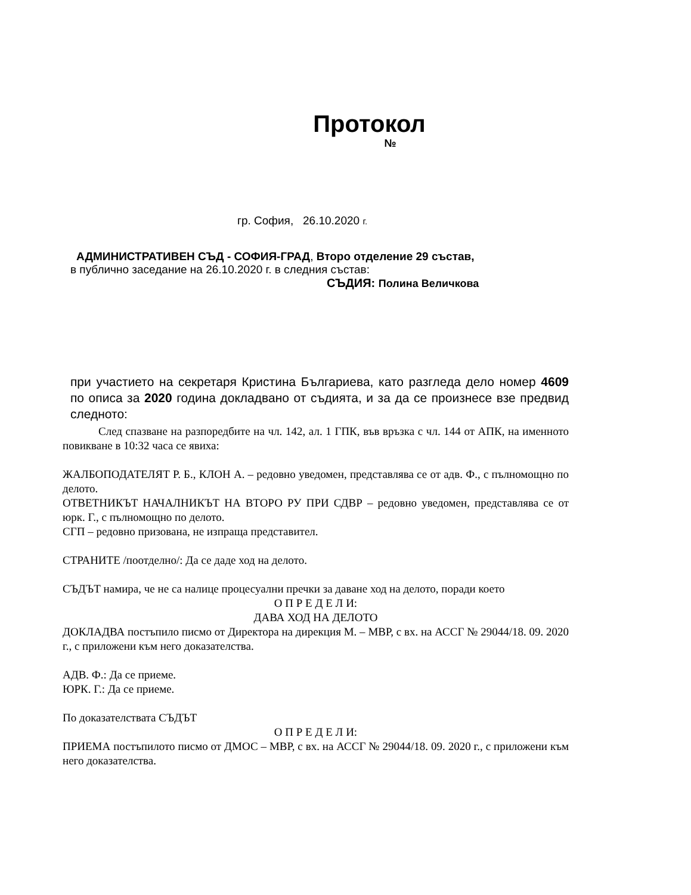Протокол
№
гр. София, 26.10.2020 г.
АДМИНИСТРАТИВЕН СЪД - СОФИЯ-ГРАД, Второ отделение 29 състав,
в публично заседание на 26.10.2020 г. в следния състав:
СЪДИЯ: Полина Величкова
при участието на секретаря Кристина Българиева, като разгледа дело номер 4609 по описа за 2020 година докладвано от съдията, и за да се произнесе взе предвид следното:
След спазване на разпоредбите на чл. 142, ал. 1 ГПК, във връзка с чл. 144 от АПК, на именното повикване в 10:32 часа се явиха:
ЖАЛБОПОДАТЕЛЯТ Р. Б., КЛОН А. – редовно уведомен, представлява се от адв. Ф., с пълномощно по делото.
ОТВЕТНИКЪТ НАЧАЛНИКЪТ НА ВТОРО РУ ПРИ СДВР – редовно уведомен, представлява се от юрк. Г., с пълномощно по делото.
СГП – редовно призована, не изпраща представител.
СТРАНИТЕ /поотделно/: Да се даде ход на делото.
СЪДЪТ намира, че не са налице процесуални пречки за даване ход на делото, поради което
О П Р Е Д Е Л И:
ДАВА ХОД НА ДЕЛОТО
ДОКЛАДВА постъпило писмо от Директора на дирекция М. – МВР, с вх. на АССГ № 29044/18. 09. 2020 г., с приложени към него доказателства.
АДВ. Ф.: Да се приеме.
ЮРК. Г.: Да се приеме.
По доказателствата СЪДЪТ
О П Р Е Д Е Л И:
ПРИЕМА постъпилото писмо от ДМОС – МВР, с вх. на АССГ № 29044/18. 09. 2020 г., с приложени към него доказателства.